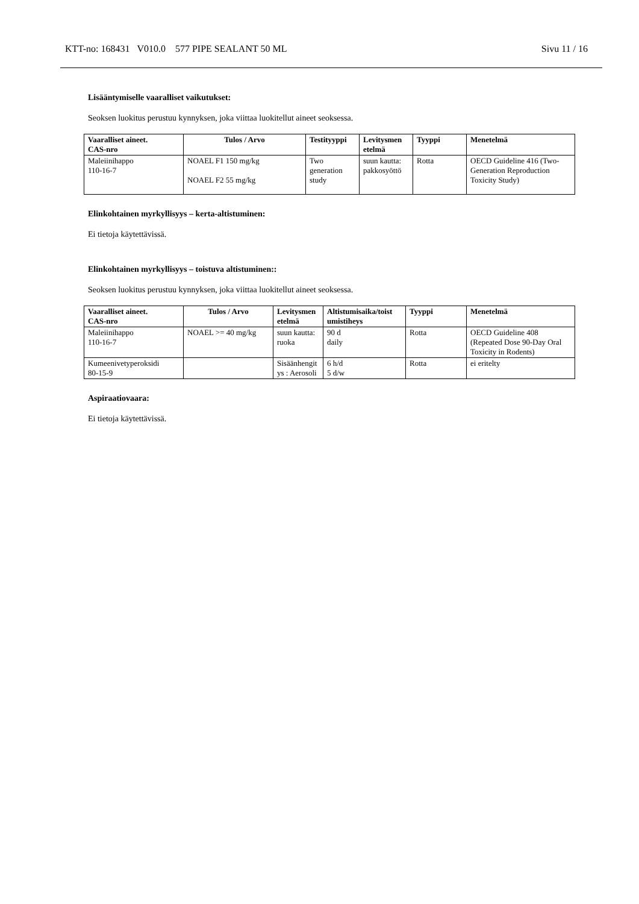KTT-no: 168431 V010.0 577 PIPE SEALANT 50 ML Sivu 11 / 16
Lisääntymiselle vaaralliset vaikutukset:
Seoksen luokitus perustuu kynnyksen, joka viittaa luokitellut aineet seoksessa.
| Vaaralliset aineet. CAS-nro | Tulos / Arvo | Testityyppi | Levitysmen etelmä | Tyyppi | Menetelmä |
| --- | --- | --- | --- | --- | --- |
| Maleiinihappo 110-16-7 | NOAEL F1 150 mg/kg NOAEL F2 55 mg/kg | Two generation study | suun kautta: pakkosyöttö | Rotta | OECD Guideline 416 (Two-Generation Reproduction Toxicity Study) |
Elinkohtainen myrkyllisyys – kerta-altistuminen:
Ei tietoja käytettävissä.
Elinkohtainen myrkyllisyys – toistuva altistuminen::
Seoksen luokitus perustuu kynnyksen, joka viittaa luokitellut aineet seoksessa.
| Vaaralliset aineet. CAS-nro | Tulos / Arvo | Levitysmen etelmä | Altistumisaika/toist umistiheys | Tyyppi | Menetelmä |
| --- | --- | --- | --- | --- | --- |
| Maleiinihappo 110-16-7 | NOAEL >= 40 mg/kg | suun kautta: ruoka | 90 d daily | Rotta | OECD Guideline 408 (Repeated Dose 90-Day Oral Toxicity in Rodents) |
| Kumeenivetyperoksidi 80-15-9 | | Sisäänhengit ys : Aerosoli | 6 h/d 5 d/w | Rotta | ei eritelty |
Aspiraatiovaara:
Ei tietoja käytettävissä.